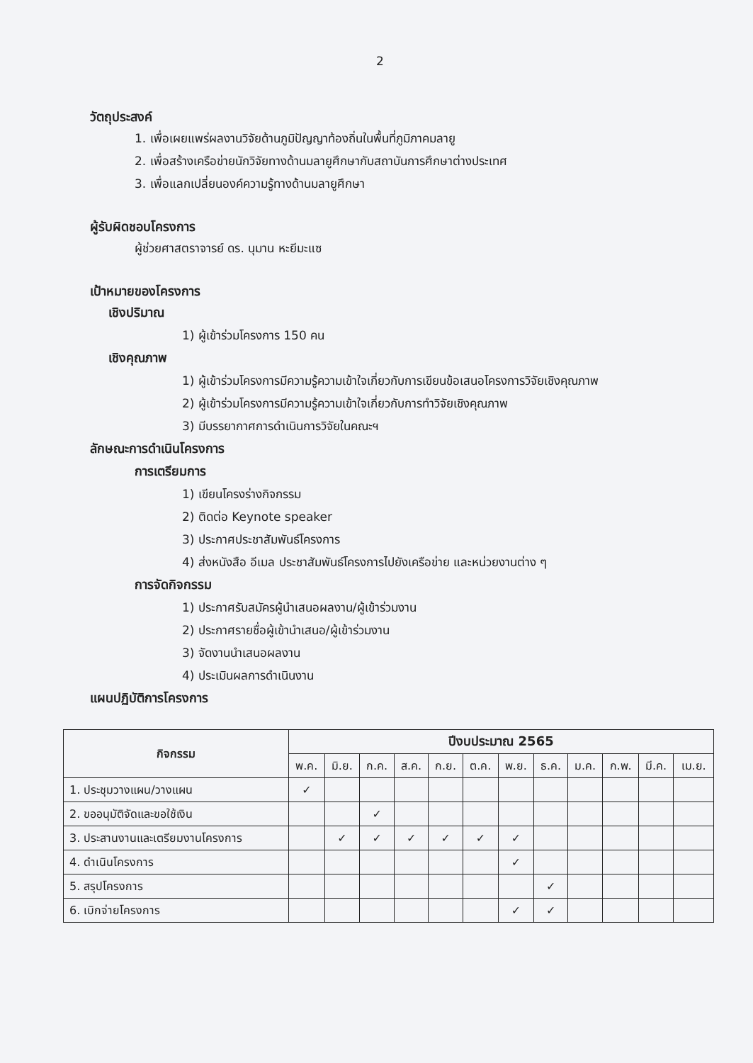2
วัตถุประสงค์
1. เพื่อเผยแพร่ผลงานวิจัยด้านภูมิปัญญาท้องถิ่นในพื้นที่ภูมิภาคมลายู
2. เพื่อสร้างเครือข่ายนักวิจัยทางด้านมลายูศึกษากับสถาบันการศึกษาต่างประเทศ
3. เพื่อแลกเปลี่ยนองค์ความรู้ทางด้านมลายูศึกษา
ผู้รับผิดชอบโครงการ
ผู้ช่วยศาสตราจารย์ ดร. นุมาน หะยีมะแซ
เป้าหมายของโครงการ
เชิงปริมาณ
1) ผู้เข้าร่วมโครงการ 150 คน
เชิงคุณภาพ
1) ผู้เข้าร่วมโครงการมีความรู้ความเข้าใจเกี่ยวกับการเขียนข้อเสนอโครงการวิจัยเชิงคุณภาพ
2) ผู้เข้าร่วมโครงการมีความรู้ความเข้าใจเกี่ยวกับการทำวิจัยเชิงคุณภาพ
3) มีบรรยากาศการดำเนินการวิจัยในคณะฯ
ลักษณะการดำเนินโครงการ
การเตรียมการ
1) เขียนโครงร่างกิจกรรม
2) ติดต่อ Keynote speaker
3) ประกาศประชาสัมพันธ์โครงการ
4) ส่งหนังสือ อีเมล ประชาสัมพันธ์โครงการไปยังเครือข่าย และหน่วยงานต่าง ๆ
การจัดกิจกรรม
1) ประกาศรับสมัครผู้นำเสนอผลงาน/ผู้เข้าร่วมงาน
2) ประกาศรายชื่อผู้เข้านำเสนอ/ผู้เข้าร่วมงาน
3) จัดงานนำเสนอผลงาน
4) ประเมินผลการดำเนินงาน
แผนปฏิบัติการโครงการ
| กิจกรรม | ปีงบประมาณ 2565 | | | | | | | | | | | |
| --- | --- | --- | --- | --- | --- | --- | --- | --- | --- | --- | --- | --- |
| | พ.ค. | มิ.ย. | ก.ค. | ส.ค. | ก.ย. | ต.ค. | พ.ย. | ธ.ค. | ม.ค. | ก.พ. | มี.ค. | เม.ย. |
| 1. ประชุมวางแผน/วางแผน | ✓ | | | | | | | | | | | |
| 2. ขออนุมัติจัดและขอใช้เงิน | | | ✓ | | | | | | | | | |
| 3. ประสานงานและเตรียมงานโครงการ | | ✓ | ✓ | ✓ | ✓ | ✓ | ✓ | | | | | |
| 4. ดำเนินโครงการ | | | | | | | ✓ | | | | | |
| 5. สรุปโครงการ | | | | | | | | ✓ | | | | |
| 6. เบิกจ่ายโครงการ | | | | | | | ✓ | ✓ | | | | |